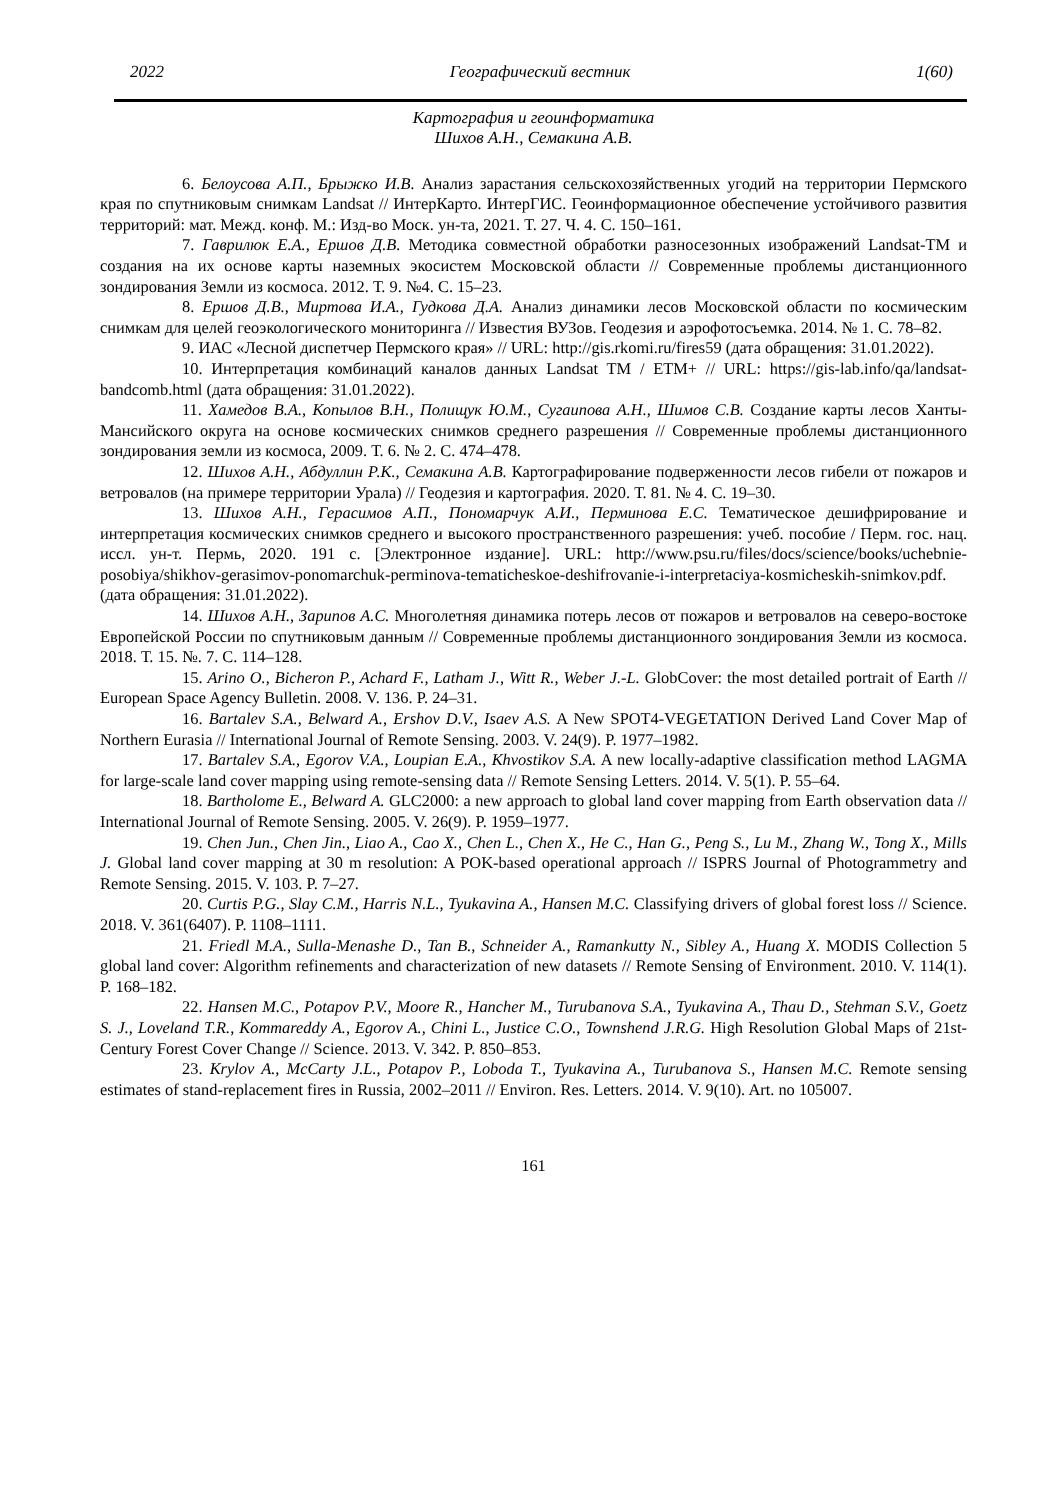2022 Географический вестник 1(60)
Картография и геоинформатика
Шихов А.Н., Семакина А.В.
6. Белоусова А.П., Брыжко И.В. Анализ зарастания сельскохозяйственных угодий на территории Пермского края по спутниковым снимкам Landsat // ИнтерКарто. ИнтерГИС. Геоинформационное обеспечение устойчивого развития территорий: мат. Межд. конф. М.: Изд-во Моск. ун-та, 2021. Т. 27. Ч. 4. С. 150–161.
7. Гаврилюк Е.А., Ершов Д.В. Методика совместной обработки разносезонных изображений Landsat-TM и создания на их основе карты наземных экосистем Московской области // Современные проблемы дистанционного зондирования Земли из космоса. 2012. Т. 9. №4. С. 15–23.
8. Ершов Д.В., Миртова И.А., Гудкова Д.А. Анализ динамики лесов Московской области по космическим снимкам для целей геоэкологического мониторинга // Известия ВУЗов. Геодезия и аэрофотосъемка. 2014. № 1. С. 78–82.
9. ИАС «Лесной диспетчер Пермского края» // URL: http://gis.rkomi.ru/fires59 (дата обращения: 31.01.2022).
10. Интерпретация комбинаций каналов данных Landsat TM / ETM+ // URL: https://gis-lab.info/qa/landsat-bandcomb.html (дата обращения: 31.01.2022).
11. Хамедов В.А., Копылов В.Н., Полищук Ю.М., Сугаипова А.Н., Шимов С.В. Создание карты лесов Ханты-Мансийского округа на основе космических снимков среднего разрешения // Современные проблемы дистанционного зондирования земли из космоса, 2009. Т. 6. № 2. С. 474–478.
12. Шихов А.Н., Абдуллин Р.К., Семакина А.В. Картографирование подверженности лесов гибели от пожаров и ветровалов (на примере территории Урала) // Геодезия и картография. 2020. Т. 81. № 4. С. 19–30.
13. Шихов А.Н., Герасимов А.П., Пономарчук А.И., Перминова Е.С. Тематическое дешифрирование и интерпретация космических снимков среднего и высокого пространственного разрешения: учеб. пособие / Перм. гос. нац. иссл. ун-т. Пермь, 2020. 191 с. [Электронное издание]. URL: http://www.psu.ru/files/docs/science/books/uchebnie-posobiya/shikhov-gerasimov-ponomarchuk-perminova-tematicheskoe-deshifrovanie-i-interpretaciya-kosmicheskih-snimkov.pdf. (дата обращения: 31.01.2022).
14. Шихов А.Н., Зарипов А.С. Многолетняя динамика потерь лесов от пожаров и ветровалов на северо-востоке Европейской России по спутниковым данным // Современные проблемы дистанционного зондирования Земли из космоса. 2018. Т. 15. №. 7. С. 114–128.
15. Arino O., Bicheron P., Achard F., Latham J., Witt R., Weber J.-L. GlobCover: the most detailed portrait of Earth // European Space Agency Bulletin. 2008. V. 136. P. 24–31.
16. Bartalev S.A., Belward A., Ershov D.V., Isaev A.S. A New SPOT4-VEGETATION Derived Land Cover Map of Northern Eurasia // International Journal of Remote Sensing. 2003. V. 24(9). P. 1977–1982.
17. Bartalev S.A., Egorov V.A., Loupian E.A., Khvostikov S.A. A new locally-adaptive classification method LAGMA for large-scale land cover mapping using remote-sensing data // Remote Sensing Letters. 2014. V. 5(1). P. 55–64.
18. Bartholome E., Belward A. GLC2000: a new approach to global land cover mapping from Earth observation data // International Journal of Remote Sensing. 2005. V. 26(9). P. 1959–1977.
19. Chen Jun., Chen Jin., Liao A., Cao X., Chen L., Chen X., He C., Han G., Peng S., Lu M., Zhang W., Tong X., Mills J. Global land cover mapping at 30 m resolution: A POK-based operational approach // ISPRS Journal of Photogrammetry and Remote Sensing. 2015. V. 103. P. 7–27.
20. Curtis P.G., Slay C.M., Harris N.L., Tyukavina A., Hansen M.C. Classifying drivers of global forest loss // Science. 2018. V. 361(6407). P. 1108–1111.
21. Friedl M.A., Sulla-Menashe D., Tan B., Schneider A., Ramankutty N., Sibley A., Huang X. MODIS Collection 5 global land cover: Algorithm refinements and characterization of new datasets // Remote Sensing of Environment. 2010. V. 114(1). P. 168–182.
22. Hansen M.C., Potapov P.V., Moore R., Hancher M., Turubanova S.A., Tyukavina A., Thau D., Stehman S.V., Goetz S. J., Loveland T.R., Kommareddy A., Egorov A., Chini L., Justice C.O., Townshend J.R.G. High Resolution Global Maps of 21st-Century Forest Cover Change // Science. 2013. V. 342. P. 850–853.
23. Krylov A., McCarty J.L., Potapov P., Loboda T., Tyukavina A., Turubanova S., Hansen M.C. Remote sensing estimates of stand-replacement fires in Russia, 2002–2011 // Environ. Res. Letters. 2014. V. 9(10). Art. no 105007.
161